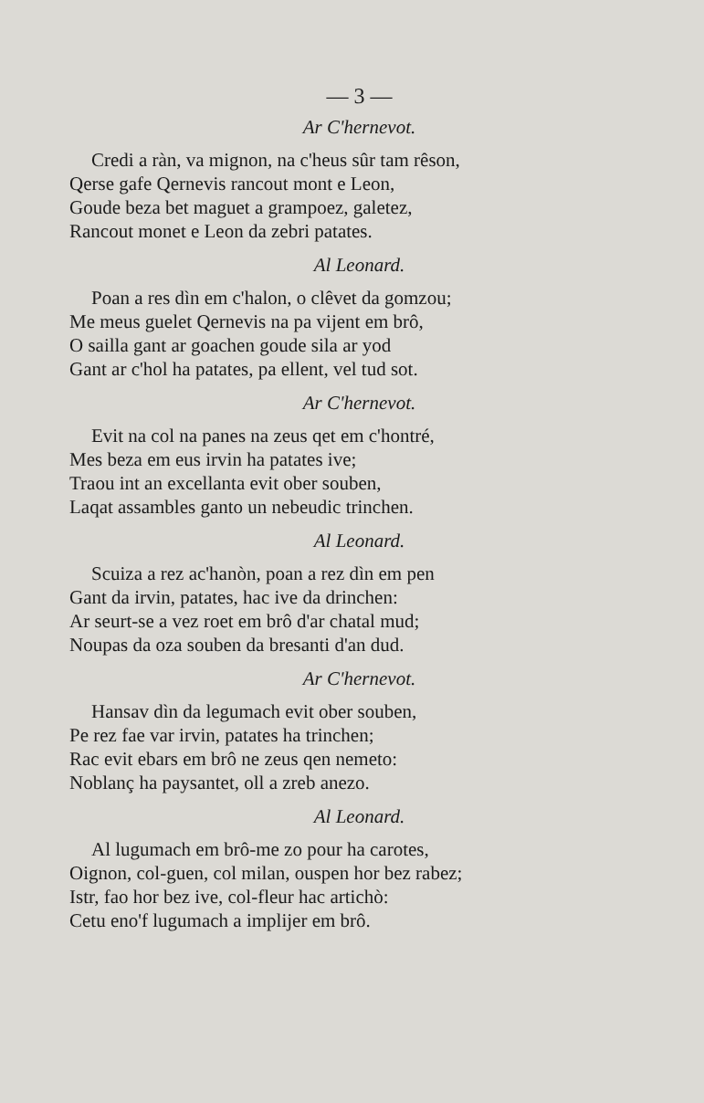— 3 —
Ar C'hernevot.
Credi a ràn, va mignon, na c'heus sûr tam rêson,
Qerse gafe Qernevis rancout mont e Leon,
Goude beza bet maguet a grampoez, galetez,
Rancout monet e Leon da zebri patates.
Al Leonard.
Poan a res dìn em c'halon, o clêvet da gomzou;
Me meus guelet Qernevis na pa vijent em brô,
O sailla gant ar goachen goude sila ar yod
Gant ar c'hol ha patates, pa ellent, vel tud sot.
Ar C'hernevot.
Evit na col na panes na zeus qet em c'hontré,
Mes beza em eus irvin ha patates ive;
Traou int an excellanta evit ober souben,
Laqat assambles ganto un nebeudic trinchen.
Al Leonard.
Scuiza a rez ac'hanòn, poan a rez dìn em pen
Gant da irvin, patates, hac ive da drinchen:
Ar seurt-se a vez roet em brô d'ar chatal mud;
Noupas da oza souben da bresanti d'an dud.
Ar C'hernevot.
Hansav dìn da legumach evit ober souben,
Pe rez fae var irvin, patates ha trinchen;
Rac evit ebars em brô ne zeus qen nemeto:
Noblanç ha paysantet, oll a zreb anezo.
Al Leonard.
Al lugumach em brô-me zo pour ha carotes,
Oignon, col-guen, col milan, ouspen hor bez rabez;
Istr, fao hor bez ive, col-fleur hac artichò:
Cetu eno'f lugumach a implijer em brô.